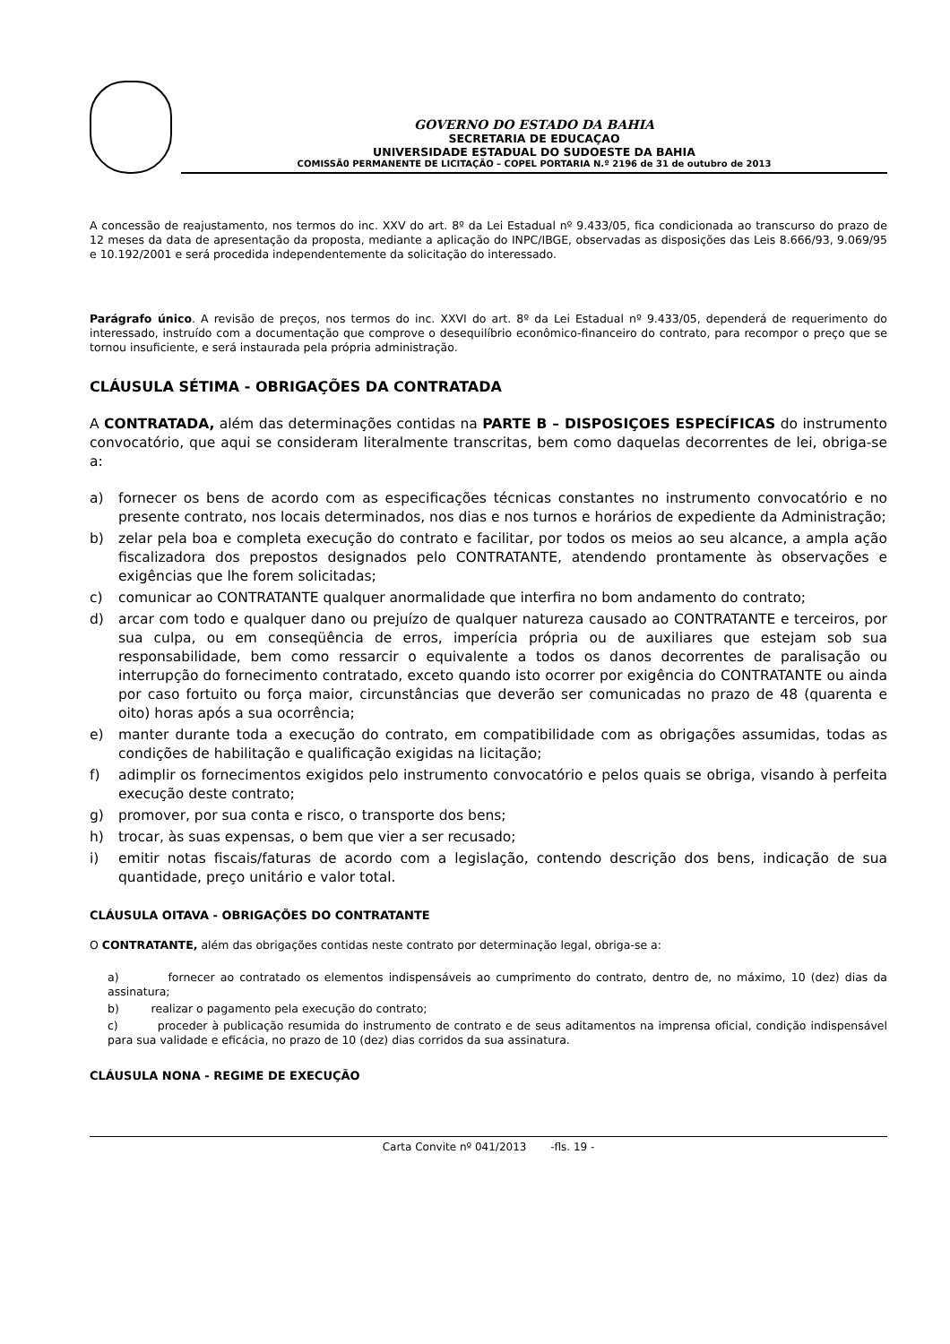GOVERNO DO ESTADO DA BAHIA
SECRETARIA DE EDUCAÇAO
UNIVERSIDADE ESTADUAL DO SUDOESTE DA BAHIA
COMISSÃ0 PERMANENTE DE LICITAÇÃO – COPEL PORTARIA N.º 2196 de 31 de outubro de 2013
A concessão de reajustamento, nos termos do inc. XXV do art. 8º da Lei Estadual nº 9.433/05, fica condicionada ao transcurso do prazo de 12 meses da data de apresentação da proposta, mediante a aplicação do INPC/IBGE, observadas as disposições das Leis 8.666/93, 9.069/95 e 10.192/2001 e será procedida independentemente da solicitação do interessado.
Parágrafo único. A revisão de preços, nos termos do inc. XXVI do art. 8º da Lei Estadual nº 9.433/05, dependerá de requerimento do interessado, instruído com a documentação que comprove o desequilíbrio econômico-financeiro do contrato, para recompor o preço que se tornou insuficiente, e será instaurada pela própria administração.
CLÁUSULA SÉTIMA - OBRIGAÇÕES DA CONTRATADA
A CONTRATADA, além das determinações contidas na PARTE B – DISPOSIÇOES ESPECÍFICAS do instrumento convocatório, que aqui se consideram literalmente transcritas, bem como daquelas decorrentes de lei, obriga-se a:
a) fornecer os bens de acordo com as especificações técnicas constantes no instrumento convocatório e no presente contrato, nos locais determinados, nos dias e nos turnos e horários de expediente da Administração;
b) zelar pela boa e completa execução do contrato e facilitar, por todos os meios ao seu alcance, a ampla ação fiscalizadora dos prepostos designados pelo CONTRATANTE, atendendo prontamente às observações e exigências que lhe forem solicitadas;
c) comunicar ao CONTRATANTE qualquer anormalidade que interfira no bom andamento do contrato;
d) arcar com todo e qualquer dano ou prejuízo de qualquer natureza causado ao CONTRATANTE e terceiros, por sua culpa, ou em conseqüência de erros, imperícia própria ou de auxiliares que estejam sob sua responsabilidade, bem como ressarcir o equivalente a todos os danos decorrentes de paralisação ou interrupção do fornecimento contratado, exceto quando isto ocorrer por exigência do CONTRATANTE ou ainda por caso fortuito ou força maior, circunstâncias que deverão ser comunicadas no prazo de 48 (quarenta e oito) horas após a sua ocorrência;
e) manter durante toda a execução do contrato, em compatibilidade com as obrigações assumidas, todas as condições de habilitação e qualificação exigidas na licitação;
f) adimplir os fornecimentos exigidos pelo instrumento convocatório e pelos quais se obriga, visando à perfeita execução deste contrato;
g) promover, por sua conta e risco, o transporte dos bens;
h) trocar, às suas expensas, o bem que vier a ser recusado;
i) emitir notas fiscais/faturas de acordo com a legislação, contendo descrição dos bens, indicação de sua quantidade, preço unitário e valor total.
CLÁUSULA OITAVA - OBRIGAÇÕES DO CONTRATANTE
O CONTRATANTE, além das obrigações contidas neste contrato por determinação legal, obriga-se a:
a) fornecer ao contratado os elementos indispensáveis ao cumprimento do contrato, dentro de, no máximo, 10 (dez) dias da assinatura;
b) realizar o pagamento pela execução do contrato;
c) proceder à publicação resumida do instrumento de contrato e de seus aditamentos na imprensa oficial, condição indispensável para sua validade e eficácia, no prazo de 10 (dez) dias corridos da sua assinatura.
CLÁUSULA NONA - REGIME DE EXECUÇÃO
Carta Convite nº 041/2013 -fls. 19 -